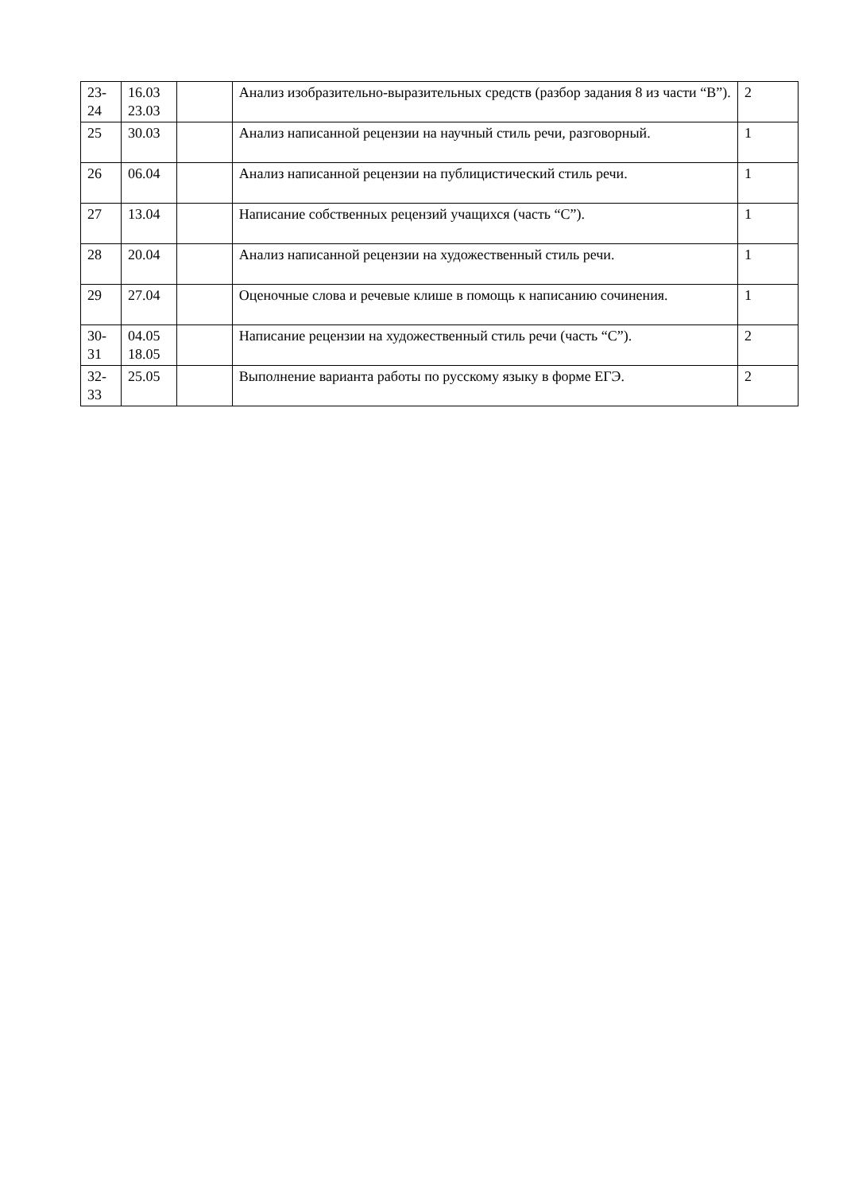| 23- 24 | 16.03 23.03 | | Анализ изобразительно-выразительных средств (разбор задания 8 из части “В”). | 2 |
| 25 | 30.03 | | Анализ написанной рецензии на научный стиль речи, разговорный. | 1 |
| 26 | 06.04 | | Анализ написанной рецензии на публицистический стиль речи. | 1 |
| 27 | 13.04 | | Написание собственных рецензий учащихся (часть “С”). | 1 |
| 28 | 20.04 | | Анализ написанной рецензии на художественный стиль речи. | 1 |
| 29 | 27.04 | | Оценочные слова и речевые клише в помощь к написанию сочинения. | 1 |
| 30- 31 | 04.05 18.05 | | Написание рецензии на художественный стиль речи (часть “С”). | 2 |
| 32- 33 | 25.05 | | Выполнение варианта работы по русскому языку в форме ЕГЭ. | 2 |